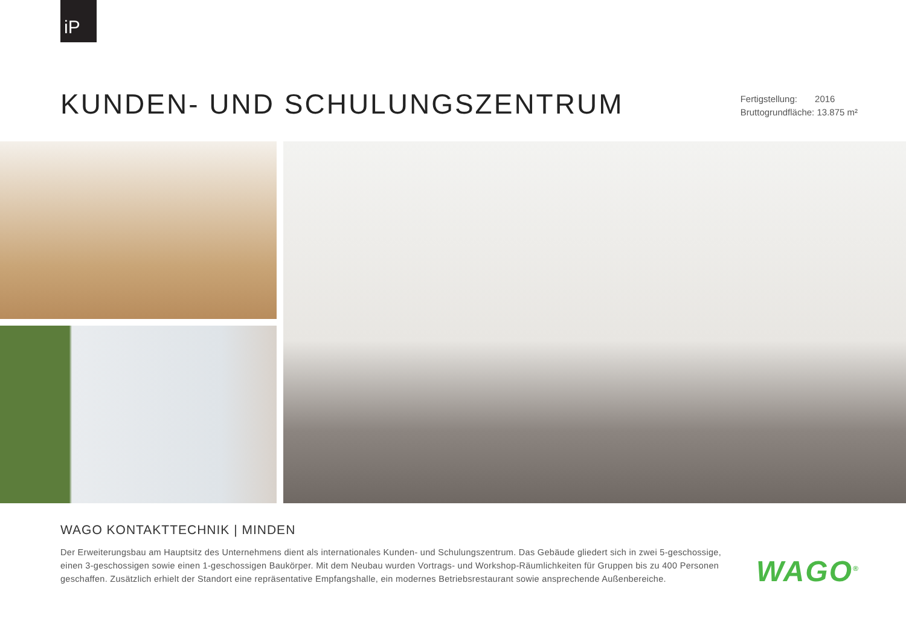iP
KUNDEN- UND SCHULUNGSZENTRUM
Fertigstellung: 2016
Bruttogrundfläche: 13.875 m²
WAGO KONTAKTTECHNIK | MINDEN
Der Erweiterungsbau am Hauptsitz des Unternehmens dient als internationales Kunden- und Schulungszentrum. Das Gebäude gliedert sich in zwei 5-geschos­sige, einen 3-geschossigen sowie einen 1-geschossigen Baukörper. Mit dem Neubau wurden Vortrags- und Workshop-Räumlichkeiten für Gruppen bis zu 400 Personen geschaffen. Zusätzlich erhielt der Standort eine repräsentative Empfangshalle, ein modernes Betriebsrestaurant sowie ansprechende Außenbereiche.
WAGO<sup>®</sup>